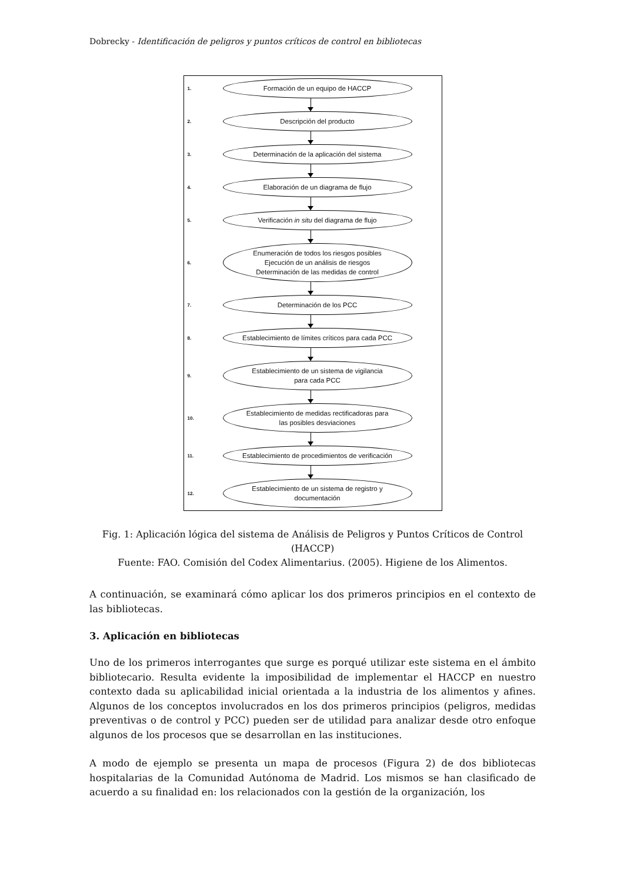Dobrecky - Identificación de peligros y puntos críticos de control en bibliotecas
1.
Formación de un equipo de HACCP
2.
Descripción del producto
3.
Determinación de la aplicación del sistema
4.
Elaboración de un diagrama de flujo
5.
Verificación in situ del diagrama de flujo
6.
Enumeración de todos los riesgos posibles
Ejecución de un análisis de riesgos
Determinación de las medidas de control
7.
Determinación de los PCC
8.
Establecimiento de límites críticos para cada PCC
9.
Establecimiento de un sistema de vigilancia
para cada PCC
10.
Establecimiento de medidas rectificadoras para
las posibles desviaciones
11.
Establecimiento de procedimientos de verificación
12.
Establecimiento de un sistema de registro y
documentación
Fig. 1: Aplicación lógica del sistema de Análisis de Peligros y Puntos Críticos de Control (HACCP)
Fuente: FAO. Comisión del Codex Alimentarius. (2005). Higiene de los Alimentos.
A continuación, se examinará cómo aplicar los dos primeros principios en el contexto de las bibliotecas.
3. Aplicación en bibliotecas
Uno de los primeros interrogantes que surge es porqué utilizar este sistema en el ámbito bibliotecario. Resulta evidente la imposibilidad de implementar el HACCP en nuestro contexto dada su aplicabilidad inicial orientada a la industria de los alimentos y afines. Algunos de los conceptos involucrados en los dos primeros principios (peligros, medidas preventivas o de control y PCC) pueden ser de utilidad para analizar desde otro enfoque algunos de los procesos que se desarrollan en las instituciones.
A modo de ejemplo se presenta un mapa de procesos (Figura 2) de dos bibliotecas hospitalarias de la Comunidad Autónoma de Madrid. Los mismos se han clasificado de acuerdo a su finalidad en: los relacionados con la gestión de la organización, los